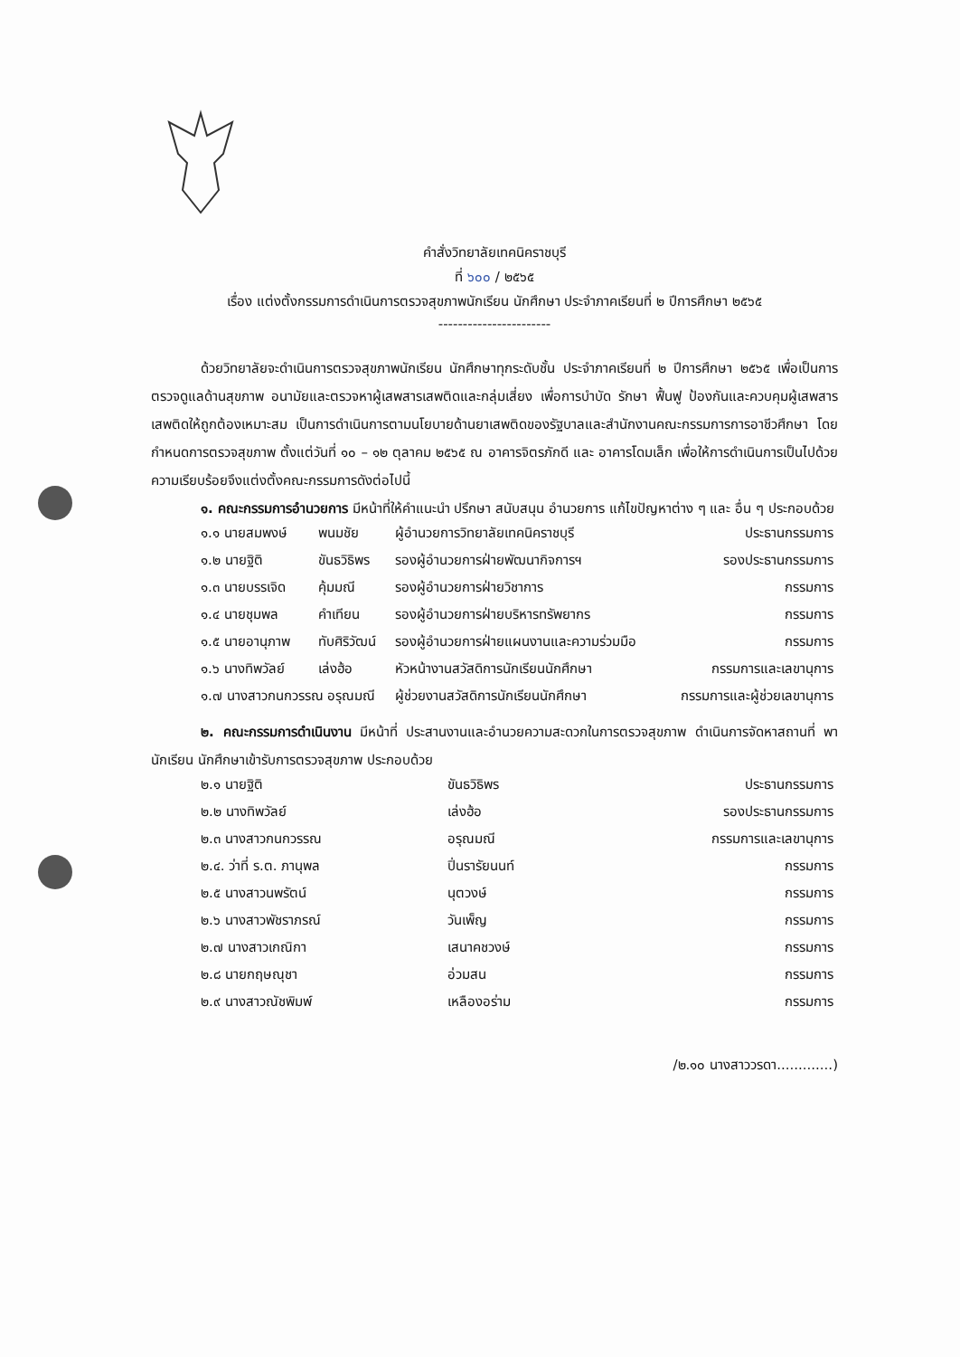คำสั่งวิทยาลัยเทคนิคราชบุรี
ที่ ๖๐๐ / ๒๕๖๕
เรื่อง แต่งตั้งกรรมการดำเนินการตรวจสุขภาพนักเรียน นักศึกษา ประจำภาคเรียนที่ ๒ ปีการศึกษา ๒๕๖๕
-----------------------
ด้วยวิทยาลัยจะดำเนินการตรวจสุขภาพนักเรียน นักศึกษาทุกระดับชั้น ประจำภาคเรียนที่ ๒ ปีการศึกษา ๒๕๖๕ เพื่อเป็นการตรวจดูแลด้านสุขภาพ อนามัยและตรวจหาผู้เสพสารเสพติดและกลุ่มเสี่ยง เพื่อการบำบัด รักษา ฟื้นฟู ป้องกันและควบคุมผู้เสพสารเสพติดให้ถูกต้องเหมาะสม เป็นการดำเนินการตามนโยบายด้านยาเสพติดของรัฐบาลและสำนักงานคณะกรรมการการอาชีวศึกษา โดยกำหนดการตรวจสุขภาพ ตั้งแต่วันที่ ๑๐ – ๑๒ ตุลาคม ๒๕๖๕ ณ อาคารจิตรภักดี และ อาคารโดมเล็ก เพื่อให้การดำเนินการเป็นไปด้วยความเรียบร้อยจึงแต่งตั้งคณะกรรมการดังต่อไปนี้
๑. คณะกรรมการอำนวยการ มีหน้าที่ให้คำแนะนำ ปรึกษา สนับสนุน อำนวยการ แก้ไขปัญหาต่าง ๆ และ อื่น ๆ ประกอบด้วย
| ๑.๑ นายสมพงษ์ | พนมชัย | ผู้อำนวยการวิทยาลัยเทคนิคราชบุรี | ประธานกรรมการ |
| ๑.๒ นายฐิติ | ขันธวิธิพร | รองผู้อำนวยการฝ่ายพัฒนากิจการฯ | รองประธานกรรมการ |
| ๑.๓ นายบรรเจิด | คุ้มมณี | รองผู้อำนวยการฝ่ายวิชาการ | กรรมการ |
| ๑.๔ นายชุมพล | คำเทียน | รองผู้อำนวยการฝ่ายบริหารทรัพยากร | กรรมการ |
| ๑.๕ นายอานุภาพ | ทับศิริวัฒน์ | รองผู้อำนวยการฝ่ายแผนงานและความร่วมมือ | กรรมการ |
| ๑.๖ นางทิพวัลย์ | เล่งฮ้อ | หัวหน้างานสวัสดิการนักเรียนนักศึกษา | กรรมการและเลขานุการ |
| ๑.๗ นางสาวกนกวรรณ อรุณมณี | | ผู้ช่วยงานสวัสดิการนักเรียนนักศึกษา | กรรมการและผู้ช่วยเลขานุการ |
๒. คณะกรรมการดำเนินงาน มีหน้าที่ ประสานงานและอำนวยความสะดวกในการตรวจสุขภาพ ดำเนินการจัดหาสถานที่ พานักเรียน นักศึกษาเข้ารับการตรวจสุขภาพ ประกอบด้วย
| ๒.๑ นายฐิติ | ขันธวิธิพร | ประธานกรรมการ |
| ๒.๒ นางทิพวัลย์ | เล่งฮ้อ | รองประธานกรรมการ |
| ๒.๓ นางสาวกนกวรรณ | อรุณมณี | กรรมการและเลขานุการ |
| ๒.๔. ว่าที่ ร.ต. ภานุพล | ปิ่นรารัยนนท์ | กรรมการ |
| ๒.๕ นางสาวนพรัตน์ | นุตวงษ์ | กรรมการ |
| ๒.๖ นางสาวพัชราภรณ์ | วันเพ็ญ | กรรมการ |
| ๒.๗ นางสาวเกณิกา | เสนาคชวงษ์ | กรรมการ |
| ๒.๘ นายกฤษณุชา | อ่วมสน | กรรมการ |
| ๒.๙ นางสาวณัชพิมพ์ | เหลืองอร่าม | กรรมการ |
/๒.๑๐ นางสาววรดา.............)